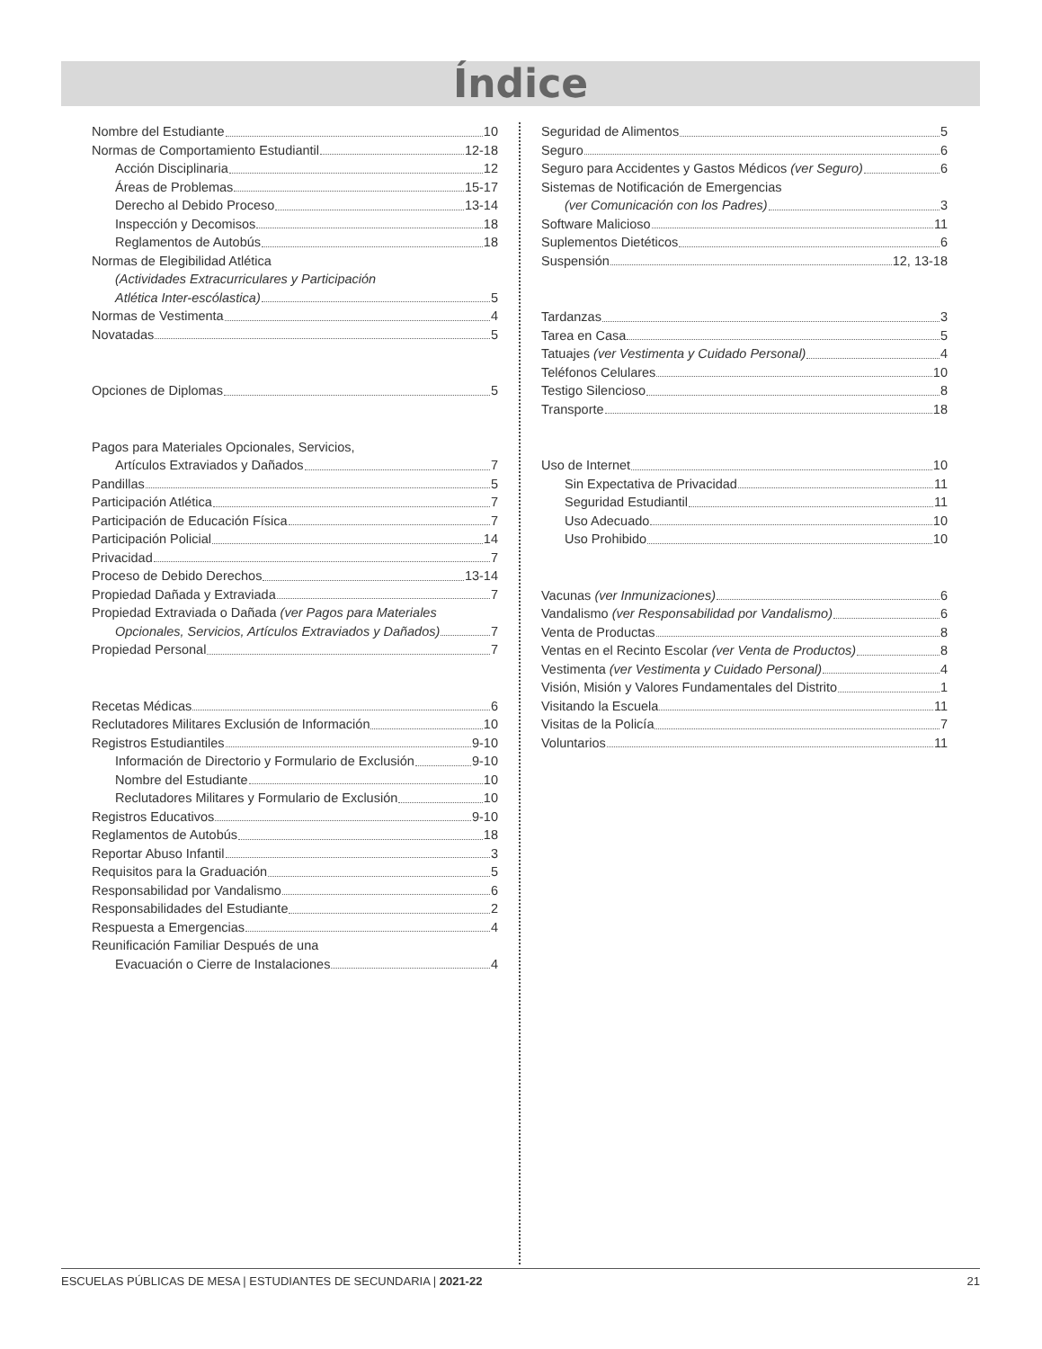Índice
Nombre del Estudiante 10
Normas de Comportamiento Estudiantil 12-18
Acción Disciplinaria 12
Áreas de Problemas 15-17
Derecho al Debido Proceso 13-14
Inspección y Decomisos 18
Reglamentos de Autobús 18
Normas de Elegibilidad Atlética
(Actividades Extracurriculares y Participación
Atlética Inter-escólastica) 5
Normas de Vestimenta 4
Novatadas 5
Opciones de Diplomas 5
Pagos para Materiales Opcionales, Servicios,
Artículos Extraviados y Dañados 7
Pandillas 5
Participación Atlética 7
Participación de Educación Física 7
Participación Policial 14
Privacidad 7
Proceso de Debido Derechos 13-14
Propiedad Dañada y Extraviada 7
Propiedad Extraviada o Dañada (ver Pagos para Materiales
Opcionales, Servicios, Artículos Extraviados y Dañados) 7
Propiedad Personal 7
Recetas Médicas 6
Reclutadores Militares Exclusión de Información 10
Registros Estudiantiles 9-10
Información de Directorio y Formulario de Exclusión 9-10
Nombre del Estudiante 10
Reclutadores Militares y Formulario de Exclusión 10
Registros Educativos 9-10
Reglamentos de Autobús 18
Reportar Abuso Infantil 3
Requisitos para la Graduación 5
Responsabilidad por Vandalismo 6
Responsabilidades del Estudiante 2
Respuesta a Emergencias 4
Reunificación Familiar Después de una
Evacuación o Cierre de Instalaciones 4
Seguridad de Alimentos 5
Seguro 6
Seguro para Accidentes y Gastos Médicos (ver Seguro) 6
Sistemas de Notificación de Emergencias
(ver Comunicación con los Padres) 3
Software Malicioso 11
Suplementos Dietéticos 6
Suspensión 12, 13-18
Tardanzas 3
Tarea en Casa 5
Tatuajes (ver Vestimenta y Cuidado Personal) 4
Teléfonos Celulares 10
Testigo Silencioso 8
Transporte 18
Uso de Internet 10
Sin Expectativa de Privacidad 11
Seguridad Estudiantil 11
Uso Adecuado 10
Uso Prohibido 10
Vacunas (ver Inmunizaciones) 6
Vandalismo (ver Responsabilidad por Vandalismo) 6
Venta de Productas 8
Ventas en el Recinto Escolar (ver Venta de Productos) 8
Vestimenta (ver Vestimenta y Cuidado Personal) 4
Visión, Misión y Valores Fundamentales del Distrito 1
Visitando la Escuela 11
Visitas de la Policía 7
Voluntarios 11
ESCUELAS PÚBLICAS DE MESA | ESTUDIANTES DE SECUNDARIA | 2021-22 21